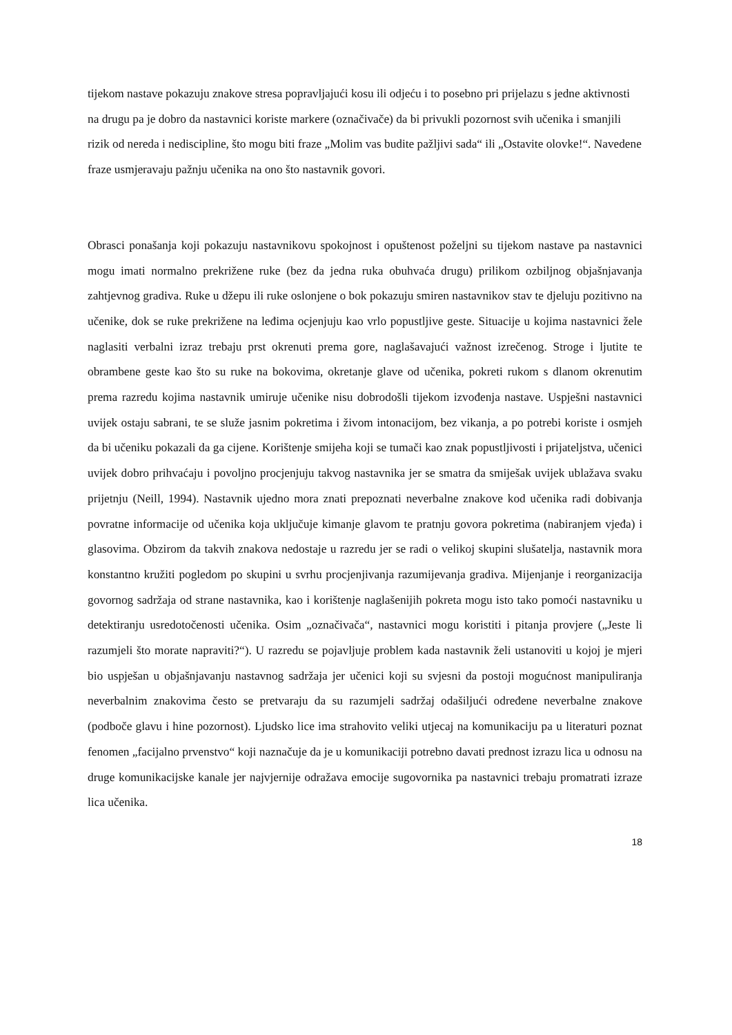tijekom nastave pokazuju znakove stresa popravljajući kosu ili odjeću i to posebno pri prijelazu s jedne aktivnosti na drugu pa je dobro da nastavnici koriste markere (označivače) da bi privukli pozornost svih učenika i smanjili rizik od nereda i nediscipline, što mogu biti fraze „Molim vas budite pažljivi sada“ ili „Ostavite olovke!“. Navedene fraze usmjeravaju pažnju učenika na ono što nastavnik govori.
Obrasci ponašanja koji pokazuju nastavnikovu spokojnost i opuštenost poželjni su tijekom nastave pa nastavnici mogu imati normalno prekrižene ruke (bez da jedna ruka obuhvaća drugu) prilikom ozbiljnog objašnjavanja zahtjevnog gradiva. Ruke u džepu ili ruke oslonjene o bok pokazuju smiren nastavnikov stav te djeluju pozitivno na učenike, dok se ruke prekrižene na leđima ocjenjuju kao vrlo popustljive geste. Situacije u kojima nastavnici žele naglasiti verbalni izraz trebaju prst okrenuti prema gore, naglašavajući važnost izrečenog. Stroge i ljutite te obrambene geste kao što su ruke na bokovima, okretanje glave od učenika, pokreti rukom s dlanom okrenutim prema razredu kojima nastavnik umiruje učenike nisu dobrodošli tijekom izvođenja nastave. Uspješni nastavnici uvijek ostaju sabrani, te se služe jasnim pokretima i živom intonacijom, bez vikanja, a po potrebi koriste i osmjeh da bi učeniku pokazali da ga cijene. Korištenje smijeha koji se tumači kao znak popustljivosti i prijateljstva, učenici uvijek dobro prihvaćaju i povoljno procjenjuju takvog nastavnika jer se smatra da smiješak uvijek ublažava svaku prijetnju (Neill, 1994). Nastavnik ujedno mora znati prepoznati neverbalne znakove kod učenika radi dobivanja povratne informacije od učenika koja uključuje kimanje glavom te pratnju govora pokretima (nabiranjem vjeđa) i glasovima. Obzirom da takvih znakova nedostaje u razredu jer se radi o velikoj skupini slušatelja, nastavnik mora konstantno kružiti pogledom po skupini u svrhu procjenjivanja razumijevanja gradiva. Mijenjanje i reorganizacija govornog sadržaja od strane nastavnika, kao i korištenje naglašenijih pokreta mogu isto tako pomoći nastavniku u detektiranju usredotočenosti učenika. Osim „označivača“, nastavnici mogu koristiti i pitanja provjere („Jeste li razumjeli što morate napraviti?“). U razredu se pojavljuje problem kada nastavnik želi ustanoviti u kojoj je mjeri bio uspješan u objašnjavanju nastavnog sadržaja jer učenici koji su svjesni da postoji mogućnost manipuliranja neverbalnim znakovima često se pretvaraju da su razumjeli sadržaj odašiljući određene neverbalne znakove (podboče glavu i hine pozornost). Ljudsko lice ima strahovito veliki utjecaj na komunikaciju pa u literaturi poznat fenomen „facijalno prvenstvo“ koji naznačuje da je u komunikaciji potrebno davati prednost izrazu lica u odnosu na druge komunikacijske kanale jer najvjernije odražava emocije sugovornika pa nastavnici trebaju promatrati izraze lica učenika.
18